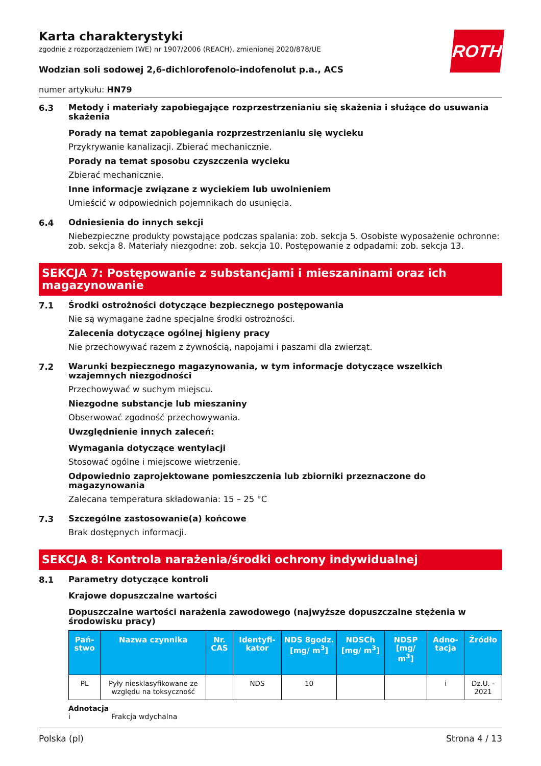ROTH
Karta charakterystyki
zgodnie z rozporządzeniem (WE) nr 1907/2006 (REACH), zmienionej 2020/878/UE
Wodzian soli sodowej 2,6-dichlorofenolo-indofenolut p.a., ACS
numer artykułu: HN79
6.3
Metody i materiały zapobiegające rozprzestrzenianiu się skażenia i służące do usuwania skażenia
Porady na temat zapobiegania rozprzestrzenianiu się wycieku
Przykrywanie kanalizacji. Zbierać mechanicznie.
Porady na temat sposobu czyszczenia wycieku
Zbierać mechanicznie.
Inne informacje związane z wyciekiem lub uwolnieniem
Umieścić w odpowiednich pojemnikach do usunięcia.
6.4
Odniesienia do innych sekcji
Niebezpieczne produkty powstające podczas spalania: zob. sekcja 5. Osobiste wyposażenie ochronne: zob. sekcja 8. Materiały niezgodne: zob. sekcja 10. Postępowanie z odpadami: zob. sekcja 13.
SEKCJA 7: Postępowanie z substancjami i mieszaninami oraz ich magazynowanie
7.1
Środki ostrożności dotyczące bezpiecznego postępowania
Nie są wymagane żadne specjalne środki ostrożności.
Zalecenia dotyczące ogólnej higieny pracy
Nie przechowywać razem z żywnością, napojami i paszami dla zwierząt.
7.2
Warunki bezpiecznego magazynowania, w tym informacje dotyczące wszelkich wzajemnych niezgodności
Przechowywać w suchym miejscu.
Niezgodne substancje lub mieszaniny
Obserwować zgodność przechowywania.
Uwzględnienie innych zaleceń:
Wymagania dotyczące wentylacji
Stosować ogólne i miejscowe wietrzenie.
Odpowiednio zaprojektowane pomieszczenia lub zbiorniki przeznaczone do magazynowania
Zalecana temperatura składowania: 15 – 25 °C
7.3
Szczególne zastosowanie(a) końcowe
Brak dostępnych informacji.
SEKCJA 8: Kontrola narażenia/środki ochrony indywidualnej
8.1
Parametry dotyczące kontroli
Krajowe dopuszczalne wartości
Dopuszczalne wartości narażenia zawodowego (najwyższe dopuszczalne stężenia w środowisku pracy)
| Pań-stwo | Nazwa czynnika | Nr. CAS | Identyfi-kator | NDS 8godz. [mg/ m<sup>3</sup>] | NDSCh [mg/ m<sup>3</sup>] | NDSP [mg/ m<sup>3</sup>] | Adno-tacja | Źródło |
| --- | --- | --- | --- | --- | --- | --- | --- | --- |
| PL | Pyły niesklasyfikowane ze względu na toksyczność | | NDS | 10 | | | i | Dz.U. - 2021 |
Adnotacja
i Frakcja wdychalna
Polska (pl) Strona 4 / 13